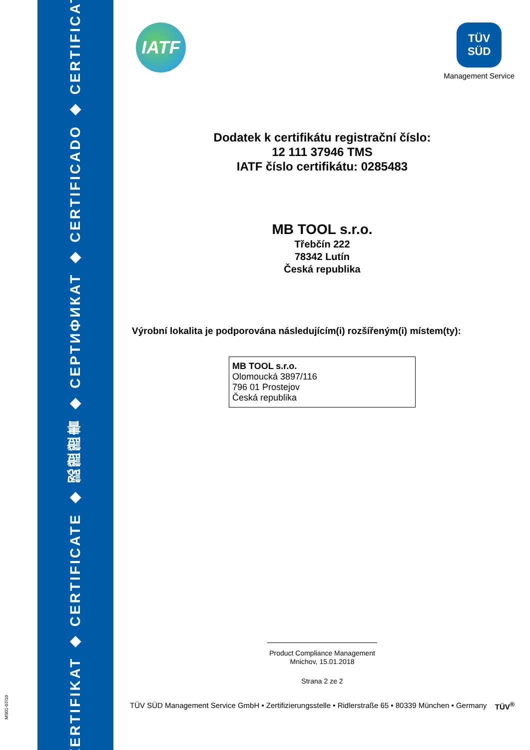ZERTIFIKAT ◆ CERTIFICATE ◆ 認證證書 ◆ СЕРТИФИКАТ ◆ CERTIFICADO ◆ CERTIFICAT
MS01-07/10
IATF
TÜV
SÜD
Management Service
Dodatek k certifikátu registrační číslo:
12 111 37946 TMS
IATF číslo certifikátu: 0285483
MB TOOL s.r.o.
Třebčín 222
78342 Lutín
Česká republika
Výrobní lokalita je podporována následujícím(i) rozšířeným(i) místem(ty):
MB TOOL s.r.o.
Olomoucká 3897/116
796 01 Prostejov
Česká republika
Product Compliance Management
Mnichov, 15.01.2018
Strana 2 ze 2
TÜV SÜD Management Service GmbH • Zertifizierungsstelle • Ridlerstraße 65 • 80339 München • Germany TÜV<sup>®</sup>